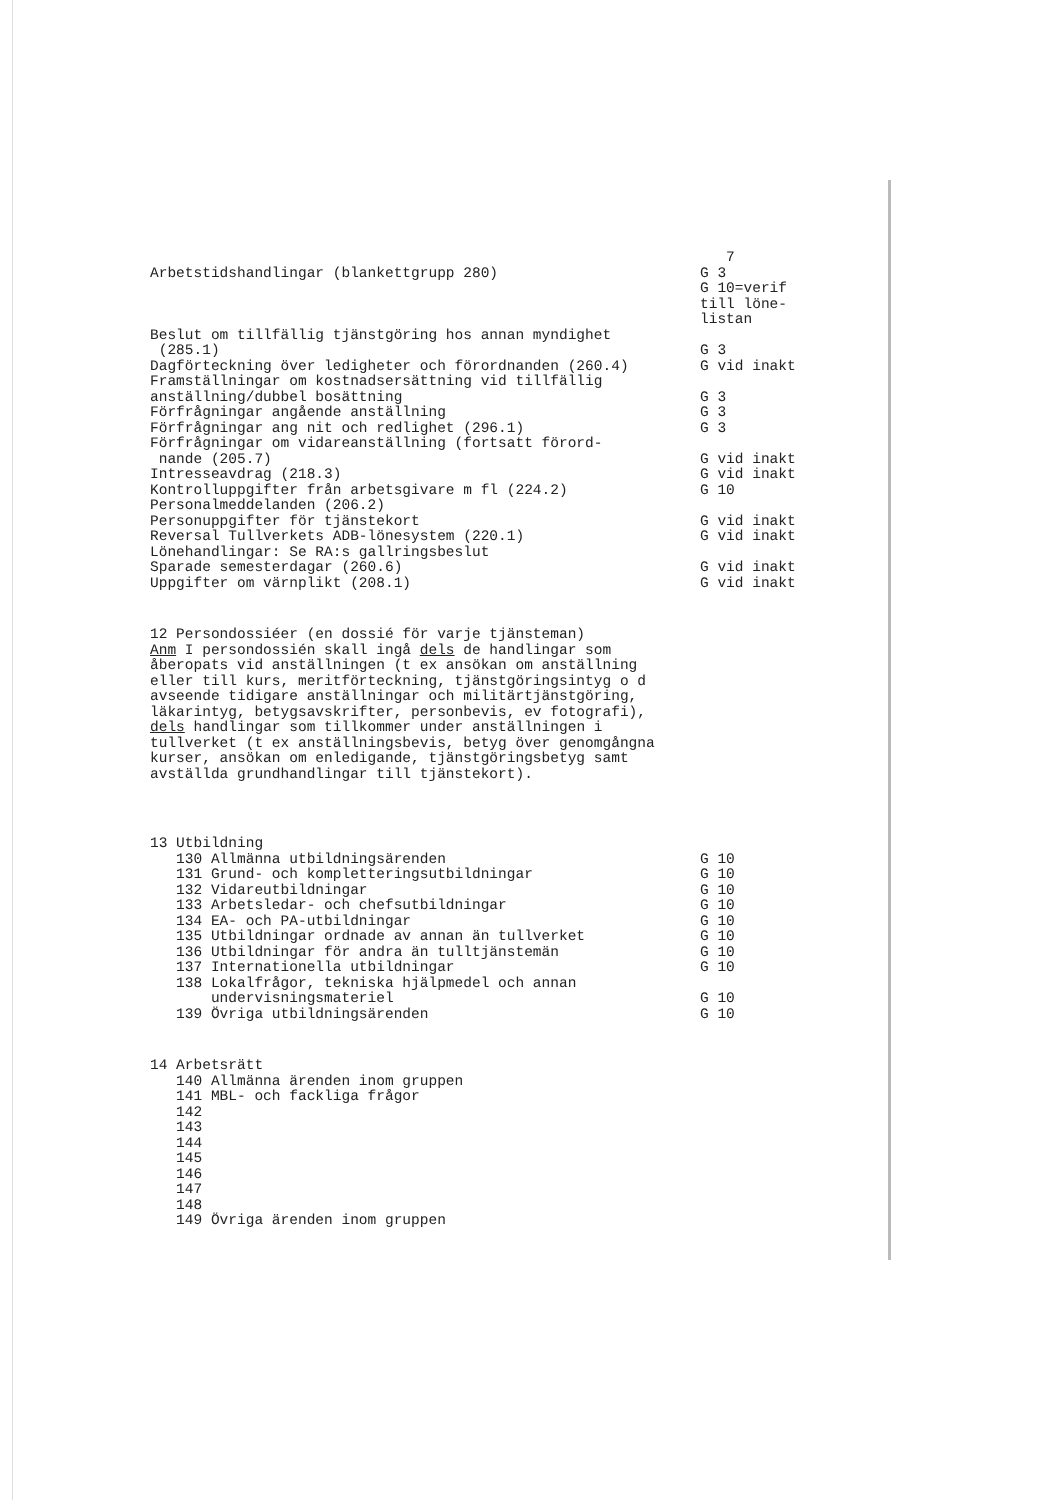7
Arbetstidshandlingar (blankettgrupp 280)
G 3 G 10=verif till löne- listan
Beslut om tillfällig tjänstgöring hos annan myndighet (285.1)
G 3
Dagförteckning över ledigheter och förordnanden (260.4)
G vid inakt
Framställningar om kostnadsersättning vid tillfällig anställning/dubbel bosättning
G 3
Förfrågningar angående anställning
G 3
Förfrågningar ang nit och redlighet (296.1)
G 3
Förfrågningar om vidareanställning (fortsatt förord- nande (205.7)
G vid inakt
Intresseavdrag (218.3)
G vid inakt
Kontrolluppgifter från arbetsgivare m fl (224.2)
G 10
Personalmeddelanden (206.2)
Personuppgifter för tjänstekort
G vid inakt
Reversal Tullverkets ADB-lönesystem (220.1)
G vid inakt
Lönehandlingar: Se RA:s gallringsbeslut
Sparade semesterdagar (260.6)
G vid inakt
Uppgifter om värnplikt (208.1)
G vid inakt
12 Persondossiéer (en dossié för varje tjänsteman) Anm I persondossién skall ingå dels de handlingar som åberopats vid anställningen (t ex ansökan om anställning eller till kurs, meritförteckning, tjänstgöringsintyg o d avseende tidigare anställningar och militärtjänstgöring, läkarintyg, betygsavskrifter, personbevis, ev fotografi), dels handlingar som tillkommer under anställningen i tullverket (t ex anställningsbevis, betyg över genomgångna kurser, ansökan om enledigande, tjänstgöringsbetyg samt avställda grundhandlingar till tjänstekort).
13 Utbildning
130 Allmänna utbildningsärenden
G 10
131 Grund- och kompletteringsutbildningar
G 10
132 Vidareutbildningar
G 10
133 Arbetsledar- och chefsutbildningar
G 10
134 EA- och PA-utbildningar
G 10
135 Utbildningar ordnade av annan än tullverket
G 10
136 Utbildningar för andra än tulltjänstemän
G 10
137 Internationella utbildningar
G 10
138 Lokalfrågor, tekniska hjälpmedel och annan undervisningsmateriel
G 10
139 Övriga utbildningsärenden
G 10
14 Arbetsrätt 140 Allmänna ärenden inom gruppen 141 MBL- och fackliga frågor 142 143 144 145 146 147 148 149 Övriga ärenden inom gruppen